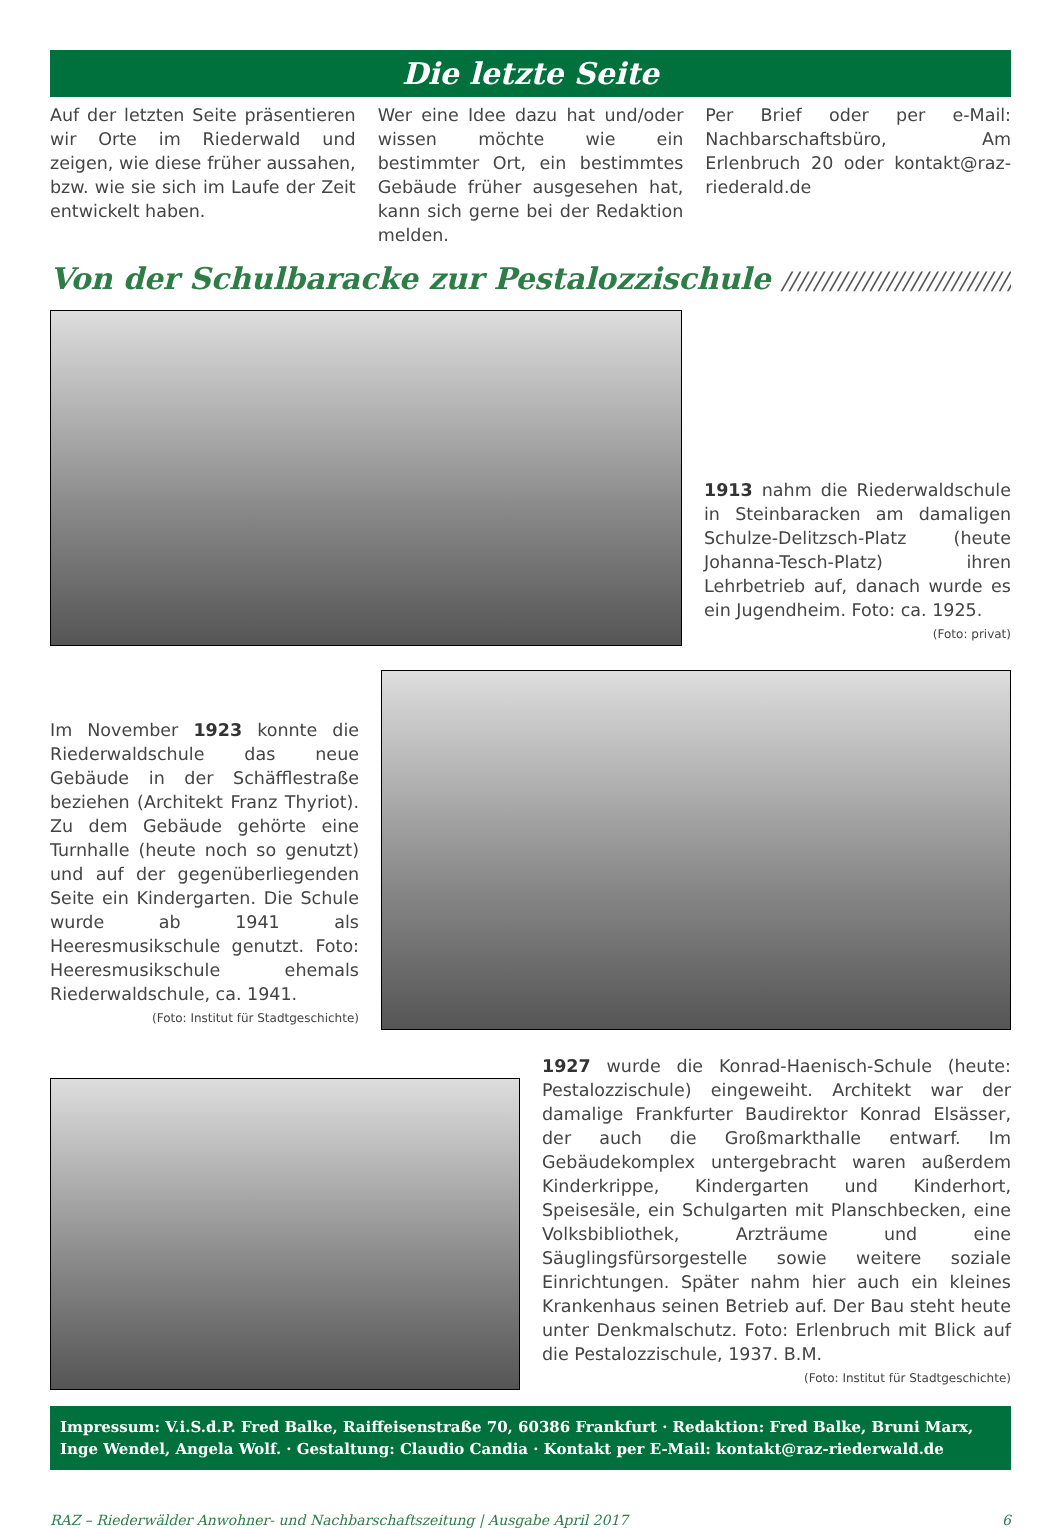Die letzte Seite
Auf der letzten Seite präsentieren wir Orte im Riederwald und zeigen, wie diese früher aussahen, bzw. wie sie sich im Laufe der Zeit entwickelt haben.
Wer eine Idee dazu hat und/oder wissen möchte wie ein bestimmter Ort, ein bestimmtes Gebäude früher ausgesehen hat, kann sich gerne bei der Redaktion melden.
Per Brief oder per e-Mail: Nachbarschaftsbüro, Am Erlenbruch 20 oder kontakt@raz-riederald.de
Von der Schulbaracke zur Pestalozzischule ////////////////////////////////////
1913 nahm die Riederwaldschule in Steinbaracken am damaligen Schulze-Delitzsch-Platz (heute Johanna-Tesch-Platz) ihren Lehrbetrieb auf, danach wurde es ein Jugendheim. Foto: ca. 1925. (Foto: privat)
Im November 1923 konnte die Riederwaldschule das neue Gebäude in der Schäfflestraße beziehen (Architekt Franz Thyriot). Zu dem Gebäude gehörte eine Turnhalle (heute noch so genutzt) und auf der gegenüberliegenden Seite ein Kindergarten. Die Schule wurde ab 1941 als Heeresmusikschule genutzt. Foto: Heeresmusikschule ehemals Riederwaldschule, ca. 1941. (Foto: Institut für Stadtgeschichte)
1927 wurde die Konrad-Haenisch-Schule (heute: Pestalozzischule) eingeweiht. Architekt war der damalige Frankfurter Baudirektor Konrad Elsässer, der auch die Großmarkthalle entwarf. Im Gebäudekomplex untergebracht waren außerdem Kinderkrippe, Kindergarten und Kinderhort, Speisesäle, ein Schulgarten mit Planschbecken, eine Volksbibliothek, Arzträume und eine Säuglingsfürsorgestelle sowie weitere soziale Einrichtungen. Später nahm hier auch ein kleines Krankenhaus seinen Betrieb auf. Der Bau steht heute unter Denkmalschutz. Foto: Erlenbruch mit Blick auf die Pestalozzischule, 1937. B.M.
(Foto: Institut für Stadtgeschichte)
Impressum: V.i.S.d.P. Fred Balke, Raiffeisenstraße 70, 60386 Frankfurt · Redaktion: Fred Balke, Bruni Marx, Inge Wendel, Angela Wolf. · Gestaltung: Claudio Candia · Kontakt per E-Mail: kontakt@raz-riederwald.de
RAZ – Riederwälder Anwohner- und Nachbarschaftszeitung | Ausgabe April 2017 6